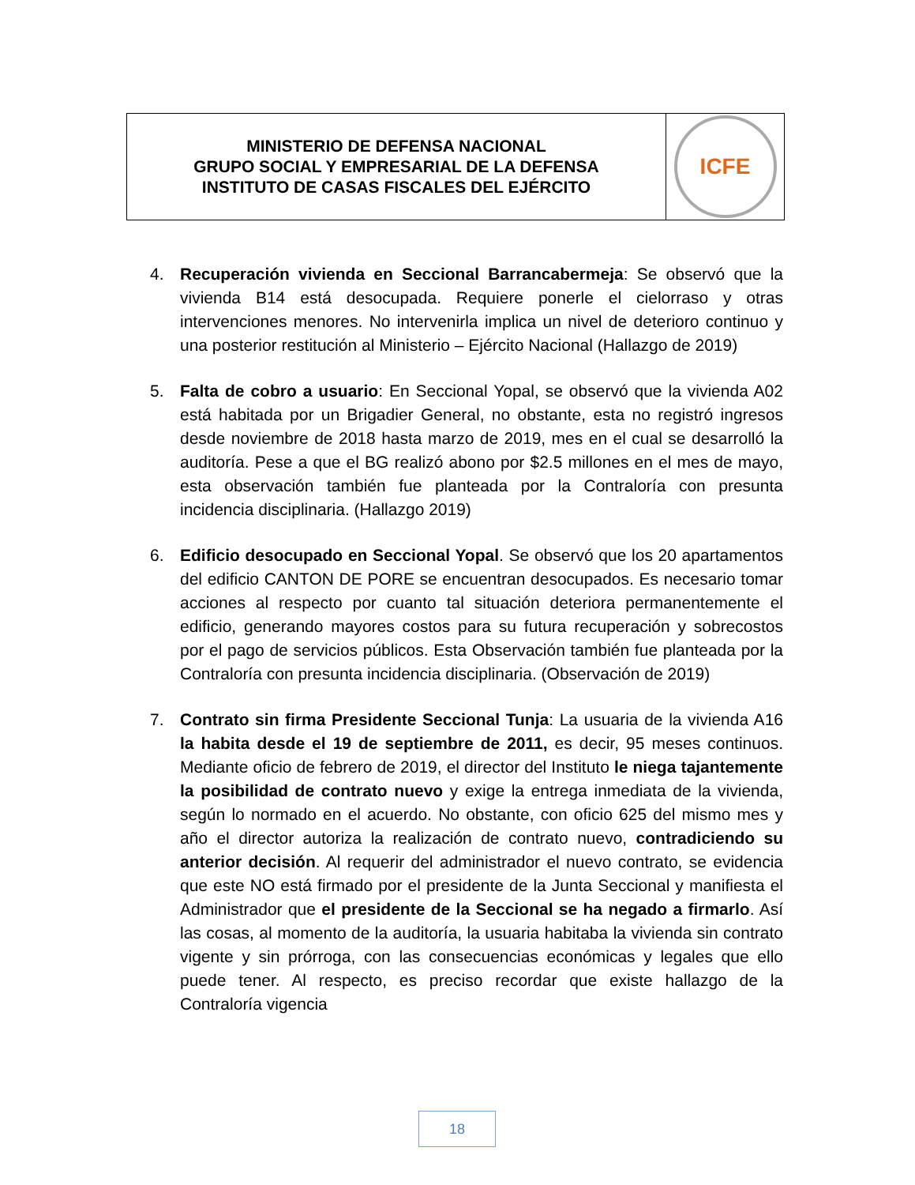MINISTERIO DE DEFENSA NACIONAL
GRUPO SOCIAL Y EMPRESARIAL DE LA DEFENSA
INSTITUTO DE CASAS FISCALES DEL EJÉRCITO
ICFE
4. Recuperación vivienda en Seccional Barrancabermeja: Se observó que la vivienda B14 está desocupada. Requiere ponerle el cielorraso y otras intervenciones menores. No intervenirla implica un nivel de deterioro continuo y una posterior restitución al Ministerio – Ejército Nacional (Hallazgo de 2019)
5. Falta de cobro a usuario: En Seccional Yopal, se observó que la vivienda A02 está habitada por un Brigadier General, no obstante, esta no registró ingresos desde noviembre de 2018 hasta marzo de 2019, mes en el cual se desarrolló la auditoría. Pese a que el BG realizó abono por $2.5 millones en el mes de mayo, esta observación también fue planteada por la Contraloría con presunta incidencia disciplinaria. (Hallazgo 2019)
6. Edificio desocupado en Seccional Yopal. Se observó que los 20 apartamentos del edificio CANTON DE PORE se encuentran desocupados. Es necesario tomar acciones al respecto por cuanto tal situación deteriora permanentemente el edificio, generando mayores costos para su futura recuperación y sobrecostos por el pago de servicios públicos. Esta Observación también fue planteada por la Contraloría con presunta incidencia disciplinaria. (Observación de 2019)
7. Contrato sin firma Presidente Seccional Tunja: La usuaria de la vivienda A16 la habita desde el 19 de septiembre de 2011, es decir, 95 meses continuos. Mediante oficio de febrero de 2019, el director del Instituto le niega tajantemente la posibilidad de contrato nuevo y exige la entrega inmediata de la vivienda, según lo normado en el acuerdo. No obstante, con oficio 625 del mismo mes y año el director autoriza la realización de contrato nuevo, contradiciendo su anterior decisión. Al requerir del administrador el nuevo contrato, se evidencia que este NO está firmado por el presidente de la Junta Seccional y manifiesta el Administrador que el presidente de la Seccional se ha negado a firmarlo. Así las cosas, al momento de la auditoría, la usuaria habitaba la vivienda sin contrato vigente y sin prórroga, con las consecuencias económicas y legales que ello puede tener. Al respecto, es preciso recordar que existe hallazgo de la Contraloría vigencia
18